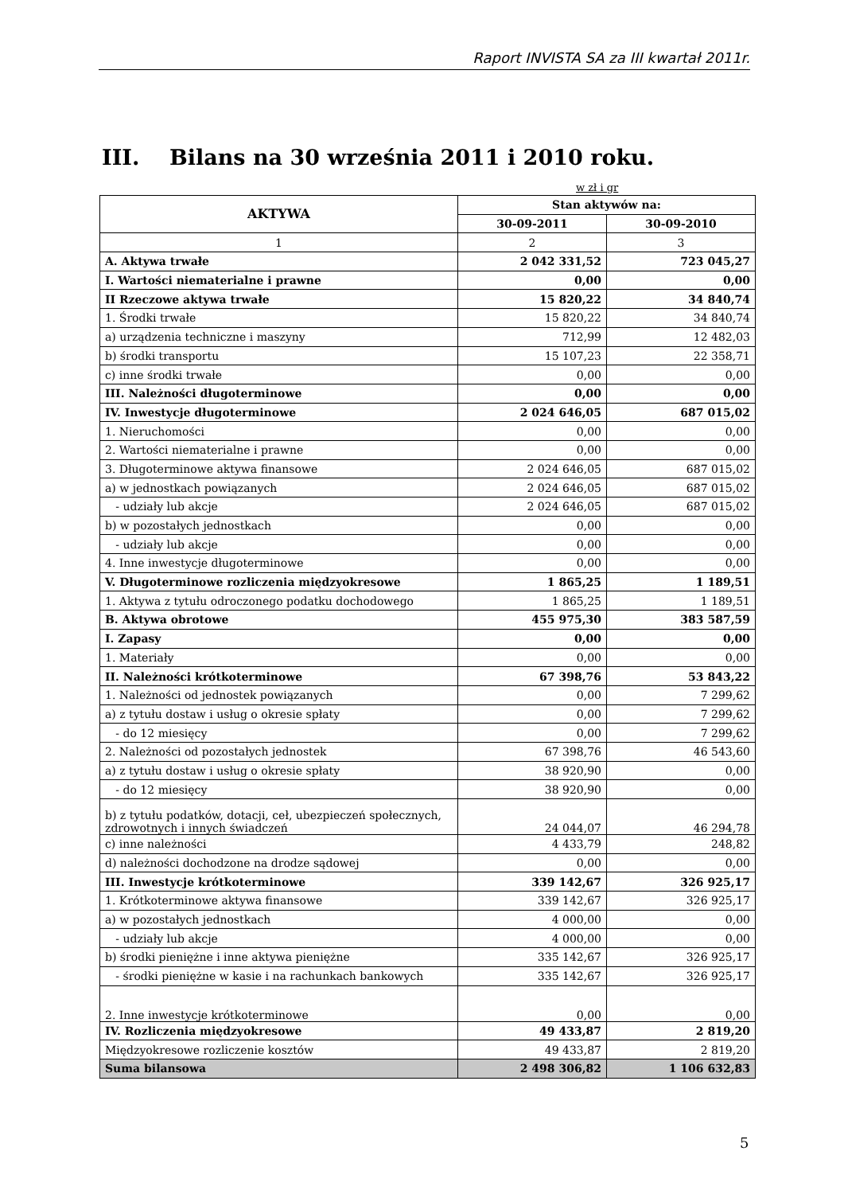Raport INVISTA SA za III kwartał 2011r.
III. Bilans na 30 września 2011 i 2010 roku.
w zł i gr
| AKTYWA | Stan aktywów na: | |
| --- | --- | --- |
| | 30-09-2011 | 30-09-2010 |
| 1 | 2 | 3 |
| A. Aktywa trwałe | 2 042 331,52 | 723 045,27 |
| I. Wartości niematerialne i prawne | 0,00 | 0,00 |
| II Rzeczowe aktywa trwałe | 15 820,22 | 34 840,74 |
| 1. Środki trwałe | 15 820,22 | 34 840,74 |
| a) urządzenia techniczne i maszyny | 712,99 | 12 482,03 |
| b) środki transportu | 15 107,23 | 22 358,71 |
| c) inne środki trwałe | 0,00 | 0,00 |
| III. Należności długoterminowe | 0,00 | 0,00 |
| IV. Inwestycje długoterminowe | 2 024 646,05 | 687 015,02 |
| 1. Nieruchomości | 0,00 | 0,00 |
| 2. Wartości niematerialne i prawne | 0,00 | 0,00 |
| 3. Długoterminowe aktywa finansowe | 2 024 646,05 | 687 015,02 |
| a) w jednostkach powiązanych | 2 024 646,05 | 687 015,02 |
| - udziały lub akcje | 2 024 646,05 | 687 015,02 |
| b) w pozostałych jednostkach | 0,00 | 0,00 |
| - udziały lub akcje | 0,00 | 0,00 |
| 4. Inne inwestycje długoterminowe | 0,00 | 0,00 |
| V. Długoterminowe rozliczenia międzyokresowe | 1 865,25 | 1 189,51 |
| 1. Aktywa z tytułu odroczonego podatku dochodowego | 1 865,25 | 1 189,51 |
| B. Aktywa obrotowe | 455 975,30 | 383 587,59 |
| I. Zapasy | 0,00 | 0,00 |
| 1. Materiały | 0,00 | 0,00 |
| II. Należności krótkoterminowe | 67 398,76 | 53 843,22 |
| 1. Należności od jednostek powiązanych | 0,00 | 7 299,62 |
| a) z tytułu dostaw i usług o okresie spłaty | 0,00 | 7 299,62 |
| - do 12 miesięcy | 0,00 | 7 299,62 |
| 2. Należności od pozostałych jednostek | 67 398,76 | 46 543,60 |
| a) z tytułu dostaw i usług o okresie spłaty | 38 920,90 | 0,00 |
| - do 12 miesięcy | 38 920,90 | 0,00 |
| b) z tytułu podatków, dotacji, ceł, ubezpieczeń społecznych, zdrowotnych i innych świadczeń | 24 044,07 | 46 294,78 |
| c) inne należności | 4 433,79 | 248,82 |
| d) należności dochodzone na drodze sądowej | 0,00 | 0,00 |
| III. Inwestycje krótkoterminowe | 339 142,67 | 326 925,17 |
| 1. Krótkoterminowe aktywa finansowe | 339 142,67 | 326 925,17 |
| a) w pozostałych jednostkach | 4 000,00 | 0,00 |
| - udziały lub akcje | 4 000,00 | 0,00 |
| b) środki pieniężne i inne aktywa pieniężne | 335 142,67 | 326 925,17 |
| - środki pieniężne w kasie i na rachunkach bankowych | 335 142,67 | 326 925,17 |
| 2. Inne inwestycje krótkoterminowe | 0,00 | 0,00 |
| IV. Rozliczenia międzyokresowe | 49 433,87 | 2 819,20 |
| Międzyokresowe rozliczenie kosztów | 49 433,87 | 2 819,20 |
| Suma bilansowa | 2 498 306,82 | 1 106 632,83 |
5